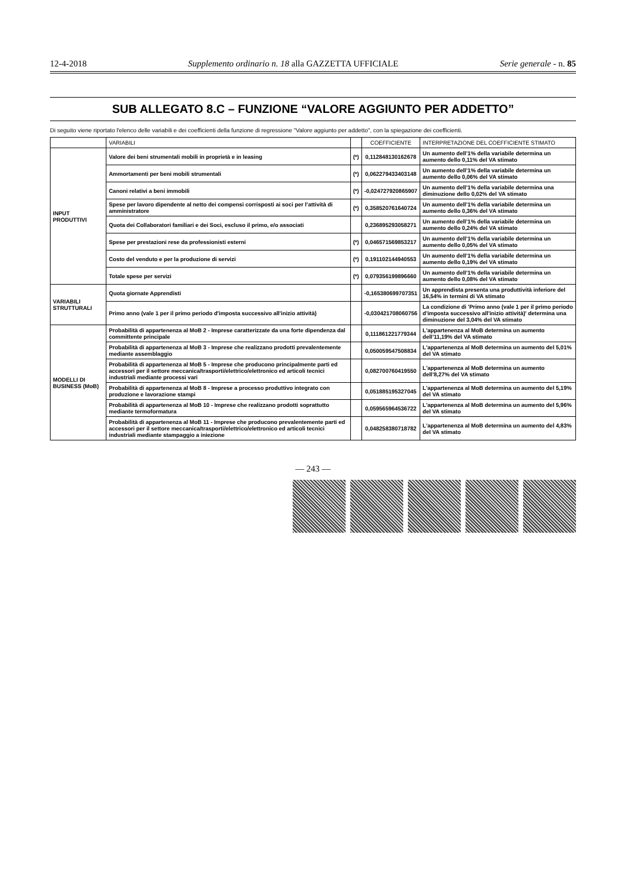12-4-2018 Supplemento ordinario n. 18 alla GAZZETTA UFFICIALE Serie generale - n. 85
SUB ALLEGATO 8.C – FUNZIONE “VALORE AGGIUNTO PER ADDETTO”
Di seguito viene riportato l'elenco delle variabili e dei coefficienti della funzione di regressione "Valore aggiunto per addetto", con la spiegazione dei coefficienti.
| | VARIABILI | | COEFFICIENTE | INTERPRETAZIONE DEL COEFFICIENTE STIMATO |
| --- | --- | --- | --- | --- |
| INPUT PRODUTTIVI | Valore dei beni strumentali mobili in proprietà e in leasing | (*) | 0,112848130162678 | Un aumento dell’1% della variabile determina un aumento dello 0,11% del VA stimato |
| | Ammortamenti per beni mobili strumentali | (*) | 0,062279433403148 | Un aumento dell’1% della variabile determina un aumento dello 0,06% del VA stimato |
| | Canoni relativi a beni immobili | (*) | -0,024727920865907 | Un aumento dell’1% della variabile determina una diminuzione dello 0,02% del VA stimato |
| | Spese per lavoro dipendente al netto dei compensi corrisposti ai soci per l’attività di amministratore | (*) | 0,358520761640724 | Un aumento dell’1% della variabile determina un aumento dello 0,36% del VA stimato |
| | Quota dei Collaboratori familiari e dei Soci, escluso il primo, e/o associati | | 0,236895293058271 | Un aumento dell’1% della variabile determina un aumento dello 0,24% del VA stimato |
| | Spese per prestazioni rese da professionisti esterni | (*) | 0,046571569853217 | Un aumento dell’1% della variabile determina un aumento dello 0,05% del VA stimato |
| | Costo del venduto e per la produzione di servizi | (*) | 0,191102144940553 | Un aumento dell’1% della variabile determina un aumento dello 0,19% del VA stimato |
| | Totale spese per servizi | (*) | 0,079356199896660 | Un aumento dell’1% della variabile determina un aumento dello 0,08% del VA stimato |
| VARIABILI STRUTTURALI | Quota giornate Apprendisti | | -0,165380699707351 | Un apprendista presenta una produttività inferiore del 16,54% in termini di VA stimato |
| | Primo anno (vale 1 per il primo periodo d'imposta successivo all'inizio attività) | | -0,030421708060756 | La condizione di 'Primo anno (vale 1 per il primo periodo d'imposta successivo all'inizio attività)' determina una diminuzione del 3,04% del VA stimato |
| MODELLI DI BUSINESS (MoB) | Probabilità di appartenenza al MoB 2 - Imprese caratterizzate da una forte dipendenza dal committente principale | | 0,111861221779344 | L'appartenenza al MoB determina un aumento dell’11,19% del VA stimato |
| | Probabilità di appartenenza al MoB 3 - Imprese che realizzano prodotti prevalentemente mediante assemblaggio | | 0,050059547508834 | L'appartenenza al MoB determina un aumento del 5,01% del VA stimato |
| | Probabilità di appartenenza al MoB 5 - Imprese che producono principalmente parti ed accessori per il settore meccanica/trasporti/elettrico/elettronico ed articoli tecnici industriali mediante processi vari | | 0,082700760419550 | L'appartenenza al MoB determina un aumento dell’8,27% del VA stimato |
| | Probabilità di appartenenza al MoB 8 - Imprese a processo produttivo integrato con produzione e lavorazione stampi | | 0,051885195327045 | L'appartenenza al MoB determina un aumento del 5,19% del VA stimato |
| | Probabilità di appartenenza al MoB 10 - Imprese che realizzano prodotti soprattutto mediante termoformatura | | 0,059565964536722 | L'appartenenza al MoB determina un aumento del 5,96% del VA stimato |
| | Probabilità di appartenenza al MoB 11 - Imprese che producono prevalentemente parti ed accessori per il settore meccanica/trasporti/elettrico/elettronico ed articoli tecnici industriali mediante stampaggio a iniezione | | 0,048258380718782 | L'appartenenza al MoB determina un aumento del 4,83% del VA stimato |
— 243 —